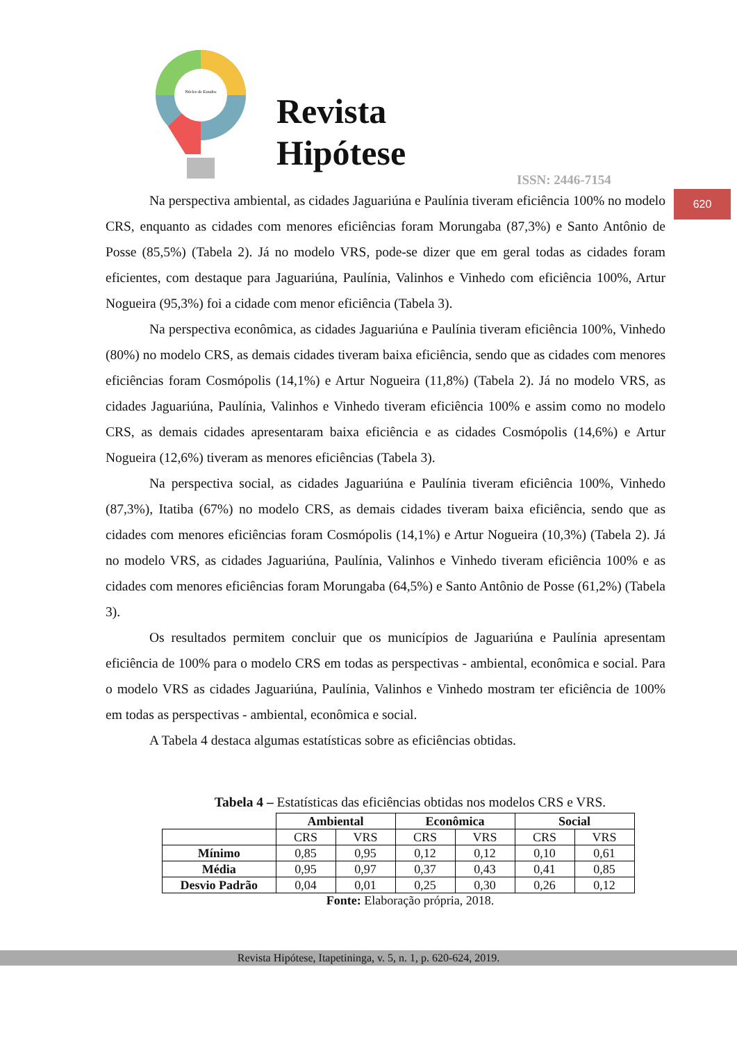Núcleo de Estudos
Revista
Hipótese
ISSN: 2446-7154
620
Na perspectiva ambiental, as cidades Jaguariúna e Paulínia tiveram eficiência 100% no modelo CRS, enquanto as cidades com menores eficiências foram Morungaba (87,3%) e Santo Antônio de Posse (85,5%) (Tabela 2). Já no modelo VRS, pode-se dizer que em geral todas as cidades foram eficientes, com destaque para Jaguariúna, Paulínia, Valinhos e Vinhedo com eficiência 100%, Artur Nogueira (95,3%) foi a cidade com menor eficiência (Tabela 3).
Na perspectiva econômica, as cidades Jaguariúna e Paulínia tiveram eficiência 100%, Vinhedo (80%) no modelo CRS, as demais cidades tiveram baixa eficiência, sendo que as cidades com menores eficiências foram Cosmópolis (14,1%) e Artur Nogueira (11,8%) (Tabela 2). Já no modelo VRS, as cidades Jaguariúna, Paulínia, Valinhos e Vinhedo tiveram eficiência 100% e assim como no modelo CRS, as demais cidades apresentaram baixa eficiência e as cidades Cosmópolis (14,6%) e Artur Nogueira (12,6%) tiveram as menores eficiências (Tabela 3).
Na perspectiva social, as cidades Jaguariúna e Paulínia tiveram eficiência 100%, Vinhedo (87,3%), Itatiba (67%) no modelo CRS, as demais cidades tiveram baixa eficiência, sendo que as cidades com menores eficiências foram Cosmópolis (14,1%) e Artur Nogueira (10,3%) (Tabela 2). Já no modelo VRS, as cidades Jaguariúna, Paulínia, Valinhos e Vinhedo tiveram eficiência 100% e as cidades com menores eficiências foram Morungaba (64,5%) e Santo Antônio de Posse (61,2%) (Tabela 3).
Os resultados permitem concluir que os municípios de Jaguariúna e Paulínia apresentam eficiência de 100% para o modelo CRS em todas as perspectivas - ambiental, econômica e social. Para o modelo VRS as cidades Jaguariúna, Paulínia, Valinhos e Vinhedo mostram ter eficiência de 100% em todas as perspectivas - ambiental, econômica e social.
A Tabela 4 destaca algumas estatísticas sobre as eficiências obtidas.
Tabela 4 – Estatísticas das eficiências obtidas nos modelos CRS e VRS.
| | Ambiental | | Econômica | | Social | |
| | CRS | VRS | CRS | VRS | CRS | VRS |
| Mínimo | 0,85 | 0,95 | 0,12 | 0,12 | 0,10 | 0,61 |
| Média | 0,95 | 0,97 | 0,37 | 0,43 | 0,41 | 0,85 |
| Desvio Padrão | 0,04 | 0,01 | 0,25 | 0,30 | 0,26 | 0,12 |
Fonte: Elaboração própria, 2018.
Revista Hipótese, Itapetininga, v. 5, n. 1, p. 620-624, 2019.